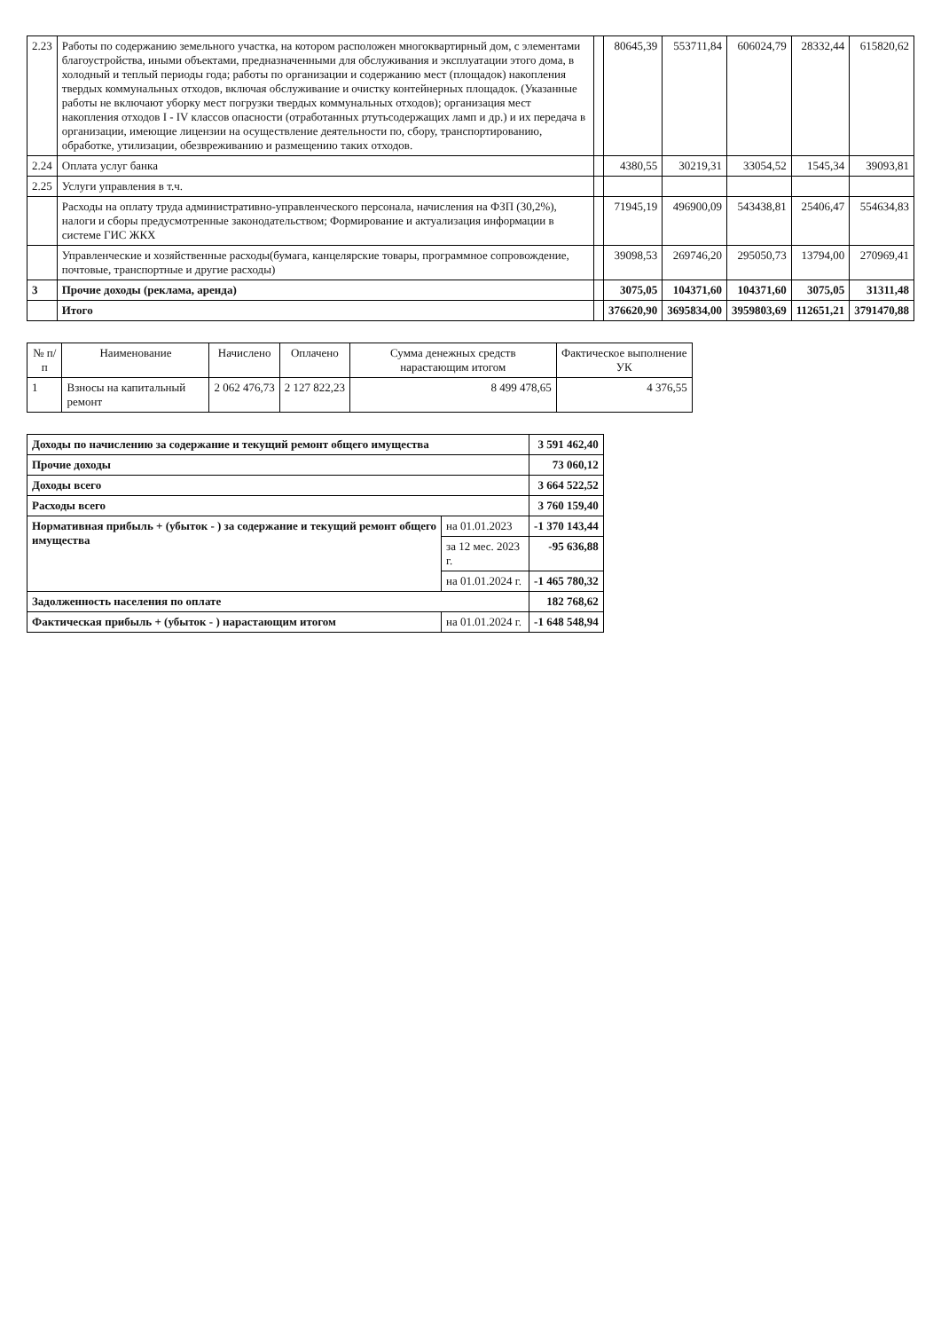| 2.23 | Работы по содержанию земельного участка, на котором расположен многоквартирный дом, с элементами благоустройства, иными объектами, предназначенными для обслуживания и эксплуатации этого дома, в холодный и теплый периоды года; работы по организации и содержанию мест (площадок) накопления твердых коммунальных отходов, включая обслуживание и очистку контейнерных площадок. (Указанные работы не включают уборку мест погрузки твердых коммунальных отходов); организация мест накопления отходов I - IV классов опасности (отработанных ртутьсодержащих ламп и др.) и их передача в организации, имеющие лицензии на осуществление деятельности по, сбору, транспортированию, обработке, утилизации, обезвреживанию и размещению таких отходов. | | 80645,39 | 553711,84 | 606024,79 | 28332,44 | 615820,62 |
| 2.24 | Оплата услуг банка | | 4380,55 | 30219,31 | 33054,52 | 1545,34 | 39093,81 |
| 2.25 | Услуги управления в т.ч. | | | | | | |
| | Расходы на оплату труда административно-управленческого персонала, начисления на ФЗП (30,2%), налоги и сборы предусмотренные законодательством; Формирование и актуализация информации в системе ГИС ЖКХ | | 71945,19 | 496900,09 | 543438,81 | 25406,47 | 554634,83 |
| | Управленческие и хозяйственные расходы(бумага, канцелярские товары, программное сопровождение, почтовые, транспортные и другие расходы) | | 39098,53 | 269746,20 | 295050,73 | 13794,00 | 270969,41 |
| 3 | Прочие доходы (реклама, аренда) | | 3075,05 | 104371,60 | 104371,60 | 3075,05 | 31311,48 |
| | Итого | | 376620,90 | 3695834,00 | 3959803,69 | 112651,21 | 3791470,88 |
| № п/п | Наименование | Начислено | Оплачено | Сумма денежных средств нарастающим итогом | Фактическое выполнение УК |
| --- | --- | --- | --- | --- | --- |
| 1 | Взносы на капитальный ремонт | 2 062 476,73 | 2 127 822,23 | 8 499 478,65 | 4 376,55 |
| Доходы по начислению за содержание и текущий ремонт общего имущества | | 3 591 462,40 |
| Прочие доходы | | 73 060,12 |
| Доходы всего | | 3 664 522,52 |
| Расходы всего | | 3 760 159,40 |
| Нормативная прибыль + (убыток - ) за содержание и текущий ремонт общего имущества | на 01.01.2023 | -1 370 143,44 |
| | за 12 мес. 2023 г. | -95 636,88 |
| | на 01.01.2024 г. | -1 465 780,32 |
| Задолженность населения по оплате | | 182 768,62 |
| Фактическая прибыль + (убыток - ) нарастающим итогом | на 01.01.2024 г. | -1 648 548,94 |